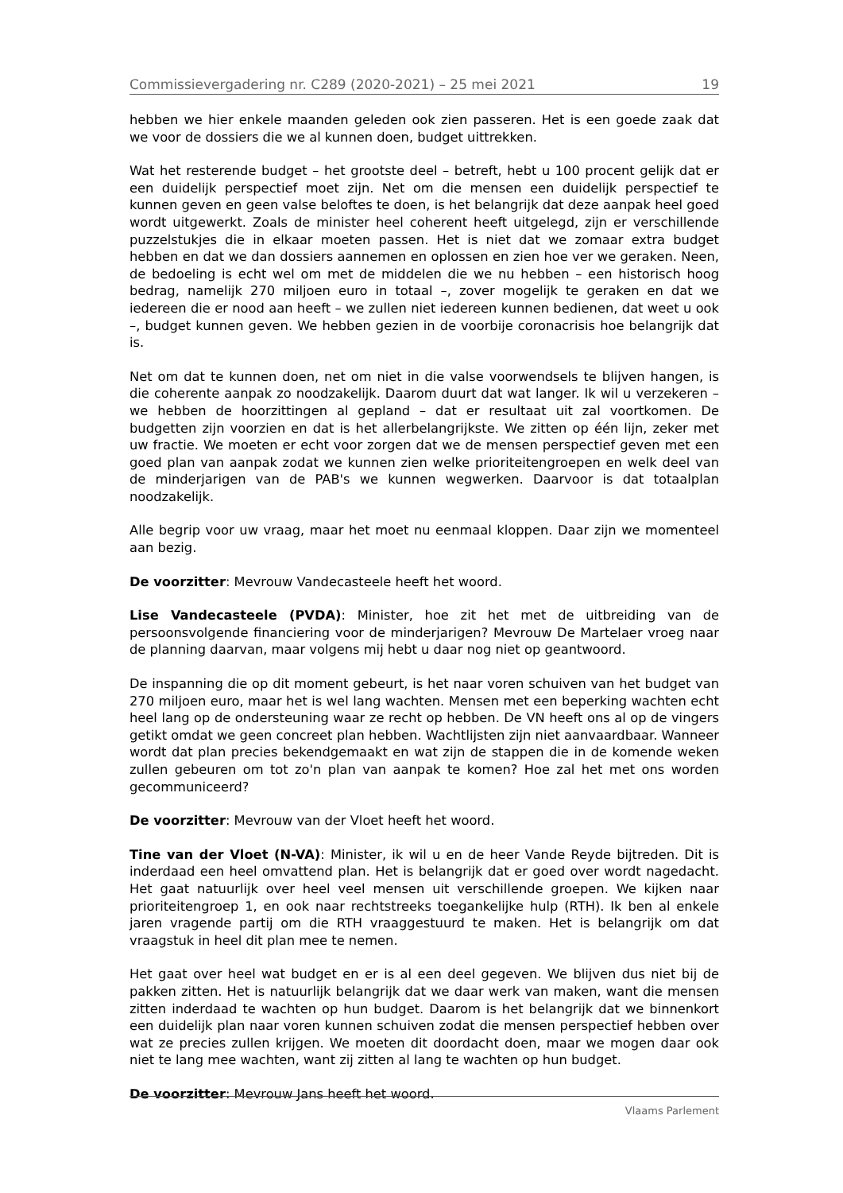Commissievergadering nr. C289 (2020-2021) – 25 mei 2021 19
hebben we hier enkele maanden geleden ook zien passeren. Het is een goede zaak dat we voor de dossiers die we al kunnen doen, budget uittrekken.
Wat het resterende budget – het grootste deel – betreft, hebt u 100 procent gelijk dat er een duidelijk perspectief moet zijn. Net om die mensen een duidelijk perspectief te kunnen geven en geen valse beloftes te doen, is het belangrijk dat deze aanpak heel goed wordt uitgewerkt. Zoals de minister heel coherent heeft uitgelegd, zijn er verschillende puzzelstukjes die in elkaar moeten passen. Het is niet dat we zomaar extra budget hebben en dat we dan dossiers aannemen en oplossen en zien hoe ver we geraken. Neen, de bedoeling is echt wel om met de middelen die we nu hebben – een historisch hoog bedrag, namelijk 270 miljoen euro in totaal –, zover mogelijk te geraken en dat we iedereen die er nood aan heeft – we zullen niet iedereen kunnen bedienen, dat weet u ook –, budget kunnen geven. We hebben gezien in de voorbije coronacrisis hoe belangrijk dat is.
Net om dat te kunnen doen, net om niet in die valse voorwendsels te blijven hangen, is die coherente aanpak zo noodzakelijk. Daarom duurt dat wat langer. Ik wil u verzekeren – we hebben de hoorzittingen al gepland – dat er resultaat uit zal voortkomen. De budgetten zijn voorzien en dat is het allerbelangrijkste. We zitten op één lijn, zeker met uw fractie. We moeten er echt voor zorgen dat we de mensen perspectief geven met een goed plan van aanpak zodat we kunnen zien welke prioriteitengroepen en welk deel van de minderjarigen van de PAB's we kunnen wegwerken. Daarvoor is dat totaalplan noodzakelijk.
Alle begrip voor uw vraag, maar het moet nu eenmaal kloppen. Daar zijn we momenteel aan bezig.
De voorzitter: Mevrouw Vandecasteele heeft het woord.
Lise Vandecasteele (PVDA): Minister, hoe zit het met de uitbreiding van de persoonsvolgende financiering voor de minderjarigen? Mevrouw De Martelaer vroeg naar de planning daarvan, maar volgens mij hebt u daar nog niet op geantwoord.
De inspanning die op dit moment gebeurt, is het naar voren schuiven van het budget van 270 miljoen euro, maar het is wel lang wachten. Mensen met een beperking wachten echt heel lang op de ondersteuning waar ze recht op hebben. De VN heeft ons al op de vingers getikt omdat we geen concreet plan hebben. Wachtlijsten zijn niet aanvaardbaar. Wanneer wordt dat plan precies bekendgemaakt en wat zijn de stappen die in de komende weken zullen gebeuren om tot zo'n plan van aanpak te komen? Hoe zal het met ons worden gecommuniceerd?
De voorzitter: Mevrouw van der Vloet heeft het woord.
Tine van der Vloet (N-VA): Minister, ik wil u en de heer Vande Reyde bijtreden. Dit is inderdaad een heel omvattend plan. Het is belangrijk dat er goed over wordt nagedacht. Het gaat natuurlijk over heel veel mensen uit verschillende groepen. We kijken naar prioriteitengroep 1, en ook naar rechtstreeks toegankelijke hulp (RTH). Ik ben al enkele jaren vragende partij om die RTH vraaggestuurd te maken. Het is belangrijk om dat vraagstuk in heel dit plan mee te nemen.
Het gaat over heel wat budget en er is al een deel gegeven. We blijven dus niet bij de pakken zitten. Het is natuurlijk belangrijk dat we daar werk van maken, want die mensen zitten inderdaad te wachten op hun budget. Daarom is het belangrijk dat we binnenkort een duidelijk plan naar voren kunnen schuiven zodat die mensen perspectief hebben over wat ze precies zullen krijgen. We moeten dit doordacht doen, maar we mogen daar ook niet te lang mee wachten, want zij zitten al lang te wachten op hun budget.
De voorzitter: Mevrouw Jans heeft het woord.
Vlaams Parlement